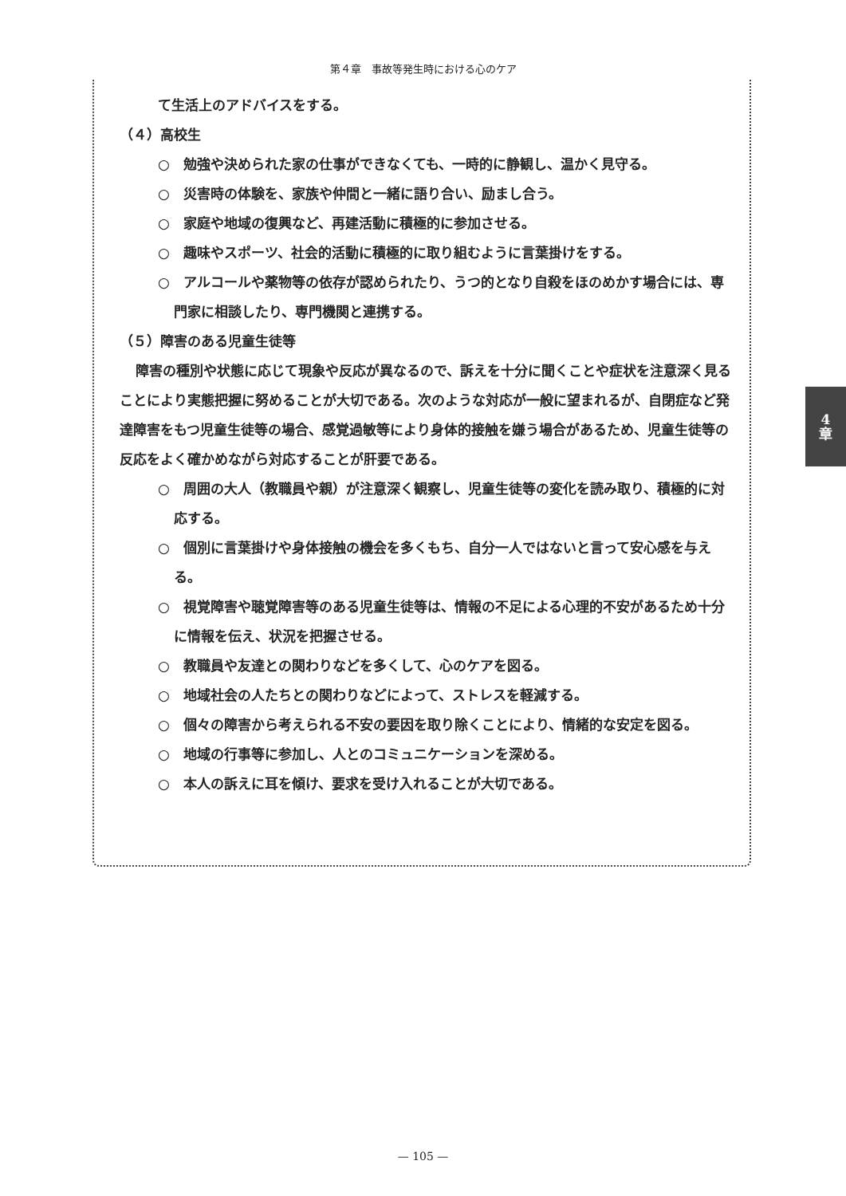第４章　事故等発生時における心のケア
て生活上のアドバイスをする。
（４）高校生
○　勉強や決められた家の仕事ができなくても、一時的に静観し、温かく見守る。
○　災害時の体験を、家族や仲間と一緒に語り合い、励まし合う。
○　家庭や地域の復興など、再建活動に積極的に参加させる。
○　趣味やスポーツ、社会的活動に積極的に取り組むように言葉掛けをする。
○　アルコールや薬物等の依存が認められたり、うつ的となり自殺をほのめかす場合には、専門家に相談したり、専門機関と連携する。
（５）障害のある児童生徒等
障害の種別や状態に応じて現象や反応が異なるので、訴えを十分に聞くことや症状を注意深く見ることにより実態把握に努めることが大切である。次のような対応が一般に望まれるが、自閉症など発達障害をもつ児童生徒等の場合、感覚過敏等により身体的接触を嫌う場合があるため、児童生徒等の反応をよく確かめながら対応することが肝要である。
○　周囲の大人（教職員や親）が注意深く観察し、児童生徒等の変化を読み取り、積極的に対応する。
○　個別に言葉掛けや身体接触の機会を多くもち、自分一人ではないと言って安心感を与える。
○　視覚障害や聴覚障害等のある児童生徒等は、情報の不足による心理的不安があるため十分に情報を伝え、状況を把握させる。
○　教職員や友達との関わりなどを多くして、心のケアを図る。
○　地域社会の人たちとの関わりなどによって、ストレスを軽減する。
○　個々の障害から考えられる不安の要因を取り除くことにより、情緒的な安定を図る。
○　地域の行事等に参加し、人とのコミュニケーションを深める。
○　本人の訴えに耳を傾け、要求を受け入れることが大切である。
4
章
— 105 —